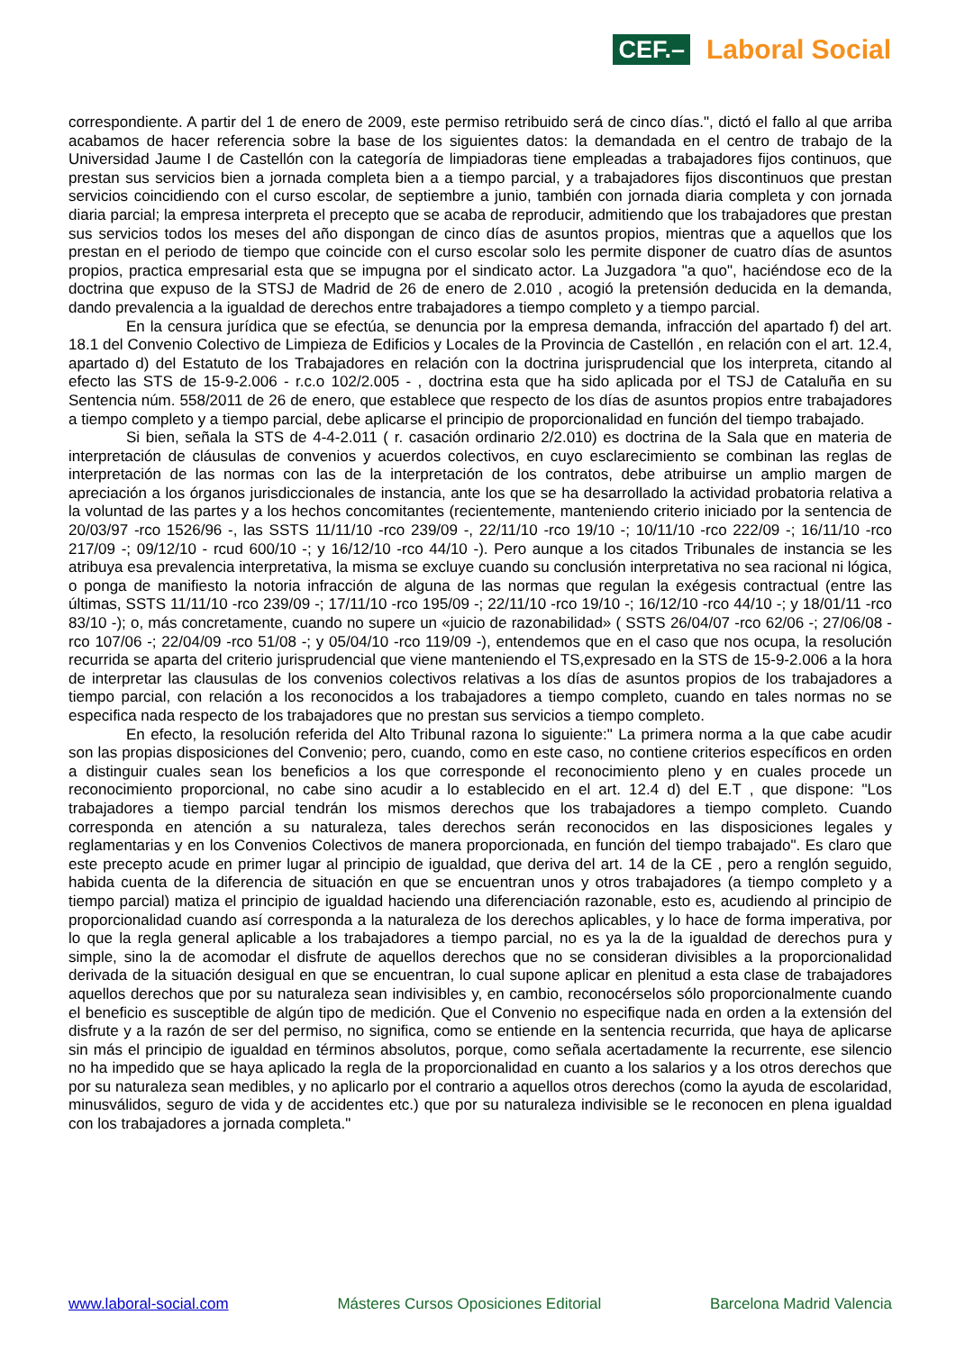CEF.–
Laboral Social
correspondiente. A partir del 1 de enero de 2009, este permiso retribuido será de cinco días.", dictó el fallo al que arriba acabamos de hacer referencia sobre la base de los siguientes datos: la demandada en el centro de trabajo de la Universidad Jaume I de Castellón con la categoría de limpiadoras tiene empleadas a trabajadores fijos continuos, que prestan sus servicios bien a jornada completa bien a a tiempo parcial, y a trabajadores fijos discontinuos que prestan servicios coincidiendo con el curso escolar, de septiembre a junio, también con jornada diaria completa y con jornada diaria parcial; la empresa interpreta el precepto que se acaba de reproducir, admitiendo que los trabajadores que prestan sus servicios todos los meses del año dispongan de cinco días de asuntos propios, mientras que a aquellos que los prestan en el periodo de tiempo que coincide con el curso escolar solo les permite disponer de cuatro días de asuntos propios, practica empresarial esta que se impugna por el sindicato actor. La Juzgadora "a quo", haciéndose eco de la doctrina que expuso de la STSJ de Madrid de 26 de enero de 2.010 , acogió la pretensión deducida en la demanda, dando prevalencia a la igualdad de derechos entre trabajadores a tiempo completo y a tiempo parcial.
En la censura jurídica que se efectúa, se denuncia por la empresa demanda, infracción del apartado f) del art. 18.1 del Convenio Colectivo de Limpieza de Edificios y Locales de la Provincia de Castellón , en relación con el art. 12.4, apartado d) del Estatuto de los Trabajadores en relación con la doctrina jurisprudencial que los interpreta, citando al efecto las STS de 15-9-2.006 - r.c.o 102/2.005 - , doctrina esta que ha sido aplicada por el TSJ de Cataluña en su Sentencia núm. 558/2011 de 26 de enero, que establece que respecto de los días de asuntos propios entre trabajadores a tiempo completo y a tiempo parcial, debe aplicarse el principio de proporcionalidad en función del tiempo trabajado.
Si bien, señala la STS de 4-4-2.011 ( r. casación ordinario 2/2.010) es doctrina de la Sala que en materia de interpretación de cláusulas de convenios y acuerdos colectivos, en cuyo esclarecimiento se combinan las reglas de interpretación de las normas con las de la interpretación de los contratos, debe atribuirse un amplio margen de apreciación a los órganos jurisdiccionales de instancia, ante los que se ha desarrollado la actividad probatoria relativa a la voluntad de las partes y a los hechos concomitantes (recientemente, manteniendo criterio iniciado por la sentencia de 20/03/97 -rco 1526/96 -, las SSTS 11/11/10 -rco 239/09 -, 22/11/10 -rco 19/10 -; 10/11/10 -rco 222/09 -; 16/11/10 -rco 217/09 -; 09/12/10 - rcud 600/10 -; y 16/12/10 -rco 44/10 -). Pero aunque a los citados Tribunales de instancia se les atribuya esa prevalencia interpretativa, la misma se excluye cuando su conclusión interpretativa no sea racional ni lógica, o ponga de manifiesto la notoria infracción de alguna de las normas que regulan la exégesis contractual (entre las últimas, SSTS 11/11/10 -rco 239/09 -; 17/11/10 -rco 195/09 -; 22/11/10 -rco 19/10 -; 16/12/10 -rco 44/10 -; y 18/01/11 -rco 83/10 -); o, más concretamente, cuando no supere un «juicio de razonabilidad» ( SSTS 26/04/07 -rco 62/06 -; 27/06/08 -rco 107/06 -; 22/04/09 -rco 51/08 -; y 05/04/10 -rco 119/09 -), entendemos que en el caso que nos ocupa, la resolución recurrida se aparta del criterio jurisprudencial que viene manteniendo el TS,expresado en la STS de 15-9-2.006 a la hora de interpretar las clausulas de los convenios colectivos relativas a los días de asuntos propios de los trabajadores a tiempo parcial, con relación a los reconocidos a los trabajadores a tiempo completo, cuando en tales normas no se especifica nada respecto de los trabajadores que no prestan sus servicios a tiempo completo.
En efecto, la resolución referida del Alto Tribunal razona lo siguiente:" La primera norma a la que cabe acudir son las propias disposiciones del Convenio; pero, cuando, como en este caso, no contiene criterios específicos en orden a distinguir cuales sean los beneficios a los que corresponde el reconocimiento pleno y en cuales procede un reconocimiento proporcional, no cabe sino acudir a lo establecido en el art. 12.4 d) del E.T , que dispone: "Los trabajadores a tiempo parcial tendrán los mismos derechos que los trabajadores a tiempo completo. Cuando corresponda en atención a su naturaleza, tales derechos serán reconocidos en las disposiciones legales y reglamentarias y en los Convenios Colectivos de manera proporcionada, en función del tiempo trabajado". Es claro que este precepto acude en primer lugar al principio de igualdad, que deriva del art. 14 de la CE , pero a renglón seguido, habida cuenta de la diferencia de situación en que se encuentran unos y otros trabajadores (a tiempo completo y a tiempo parcial) matiza el principio de igualdad haciendo una diferenciación razonable, esto es, acudiendo al principio de proporcionalidad cuando así corresponda a la naturaleza de los derechos aplicables, y lo hace de forma imperativa, por lo que la regla general aplicable a los trabajadores a tiempo parcial, no es ya la de la igualdad de derechos pura y simple, sino la de acomodar el disfrute de aquellos derechos que no se consideran divisibles a la proporcionalidad derivada de la situación desigual en que se encuentran, lo cual supone aplicar en plenitud a esta clase de trabajadores aquellos derechos que por su naturaleza sean indivisibles y, en cambio, reconocérselos sólo proporcionalmente cuando el beneficio es susceptible de algún tipo de medición. Que el Convenio no especifique nada en orden a la extensión del disfrute y a la razón de ser del permiso, no significa, como se entiende en la sentencia recurrida, que haya de aplicarse sin más el principio de igualdad en términos absolutos, porque, como señala acertadamente la recurrente, ese silencio no ha impedido que se haya aplicado la regla de la proporcionalidad en cuanto a los salarios y a los otros derechos que por su naturaleza sean medibles, y no aplicarlo por el contrario a aquellos otros derechos (como la ayuda de escolaridad, minusválidos, seguro de vida y de accidentes etc.) que por su naturaleza indivisible se le reconocen en plena igualdad con los trabajadores a jornada completa."
www.laboral-social.com Másteres Cursos Oposiciones Editorial Barcelona Madrid Valencia